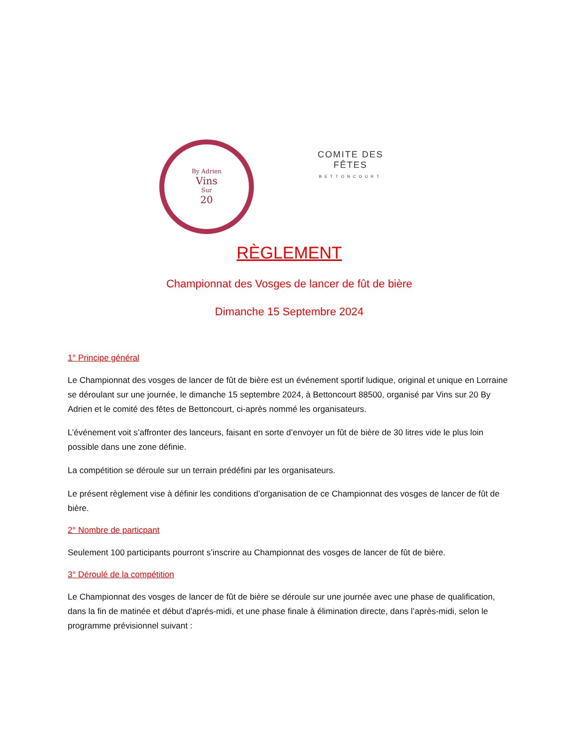By Adrien
Vins
Sur
20
COMITE DES
FÊTES
BETTONCOURT
RÈGLEMENT
Championnat des Vosges de lancer de fût de bière
Dimanche 15 Septembre 2024
1° Principe général
Le Championnat des vosges de lancer de fût de bière est un événement sportif ludique, original et unique en Lorraine se déroulant sur une journée, le dimanche 15 septembre 2024, à Bettoncourt 88500, organisé par Vins sur 20 By Adrien et le comité des fêtes de Bettoncourt, ci-après nommé les organisateurs.
L’événement voit s’affronter des lanceurs, faisant en sorte d’envoyer un fût de bière de 30 litres vide le plus loin possible dans une zone définie.
La compétition se déroule sur un terrain prédéfini par les organisateurs.
Le présent règlement vise à définir les conditions d’organisation de ce Championnat des vosges de lancer de fût de bière.
2° Nombre de particpant
Seulement 100 participants pourront s’inscrire au Championnat des vosges de lancer de fût de bière.
3° Déroulé de la compétition
Le Championnat des vosges de lancer de fût de bière se déroule sur une journée avec une phase de qualification, dans la fin de matinée et début d'aprés-midi, et une phase finale à élimination directe, dans l’après-midi, selon le programme prévisionnel suivant :